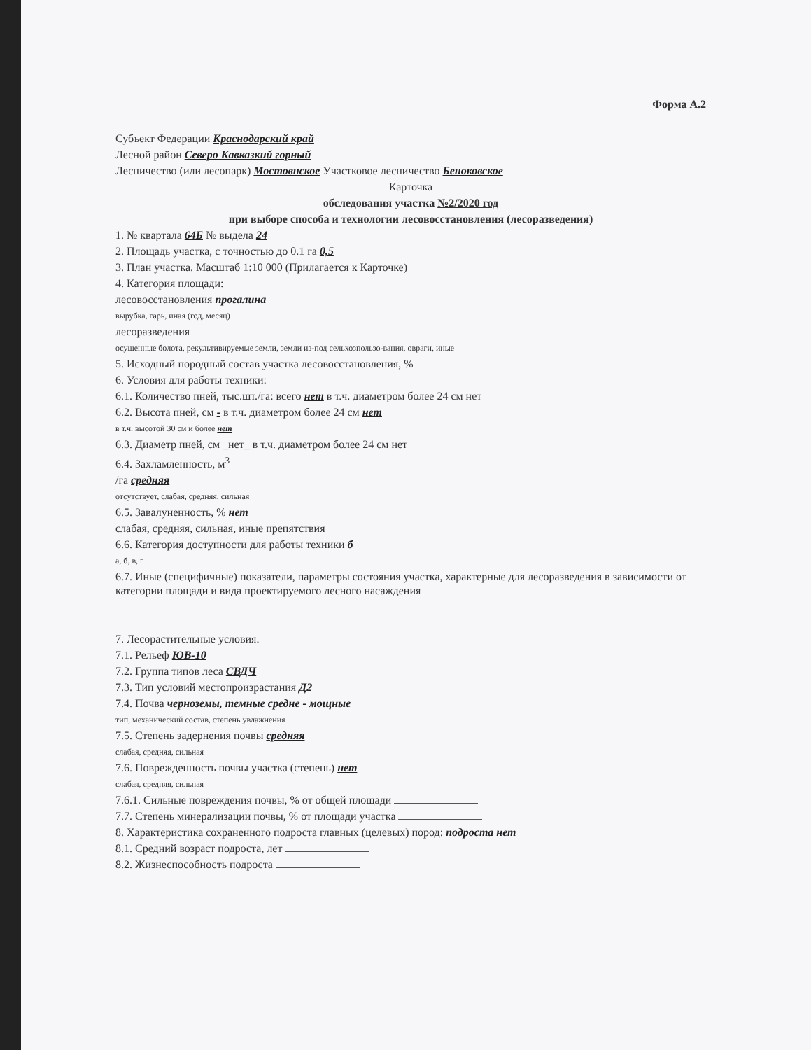Форма А.2
Субъект Федерации Краснодарский край
Лесной район Северо Кавказкий горный
Лесничество (или лесопарк) Мостовнское Участковое лесничество Беноковское
Карточка
обследования участка №2/2020 год
при выборе способа и технологии лесовосстановления (лесоразведения)
1. № квартала 64Б № выдела 24
2. Площадь участка, с точностью до 0.1 га 0,5
3. План участка. Масштаб 1:10 000 (Прилагается к Карточке)
4. Категория площади:
лесовосстановления прогалина
вырубка, гарь, иная (год, месяц)
лесоразведения
осушенные болота, рекультивируемые земли, земли из-под сельхозпользо-вания, овраги, иные
5. Исходный породный состав участка лесовосстановления, %
6. Условия для работы техники:
6.1. Количество пней, тыс.шт./га: всего нет в т.ч. диаметром более 24 см нет
6.2. Высота пней, см - в т.ч. диаметром более 24 см нет
в т.ч. высотой 30 см и более нет
6.3. Диаметр пней, см _нет_ в т.ч. диаметром более 24 см нет
6.4. Захламленность, м<sup>3</sup>
/га средняя
отсутствует, слабая, средняя, сильная
6.5. Завалуненность, % нет
слабая, средняя, сильная, иные препятствия
6.6. Категория доступности для работы техники б
а, б, в, г
6.7. Иные (специфичные) показатели, параметры состояния участка, характерные для лесоразведения в зависимости от категории площади и вида проектируемого лесного насаждения
7. Лесорастительные условия.
7.1. Рельеф ЮВ-10
7.2. Группа типов леса СВДЧ
7.3. Тип условий местопроизрастания Д2
7.4. Почва черноземы, темные средне - мощные
тип, механический состав, степень увлажнения
7.5. Степень задернения почвы средняя
слабая, средняя, сильная
7.6. Поврежденность почвы участка (степень) нет
слабая, средняя, сильная
7.6.1. Сильные повреждения почвы, % от общей площади
7.7. Степень минерализации почвы, % от площади участка
8. Характеристика сохраненного подроста главных (целевых) пород: подроста нет
8.1. Средний возраст подроста, лет
8.2. Жизнеспособность подроста